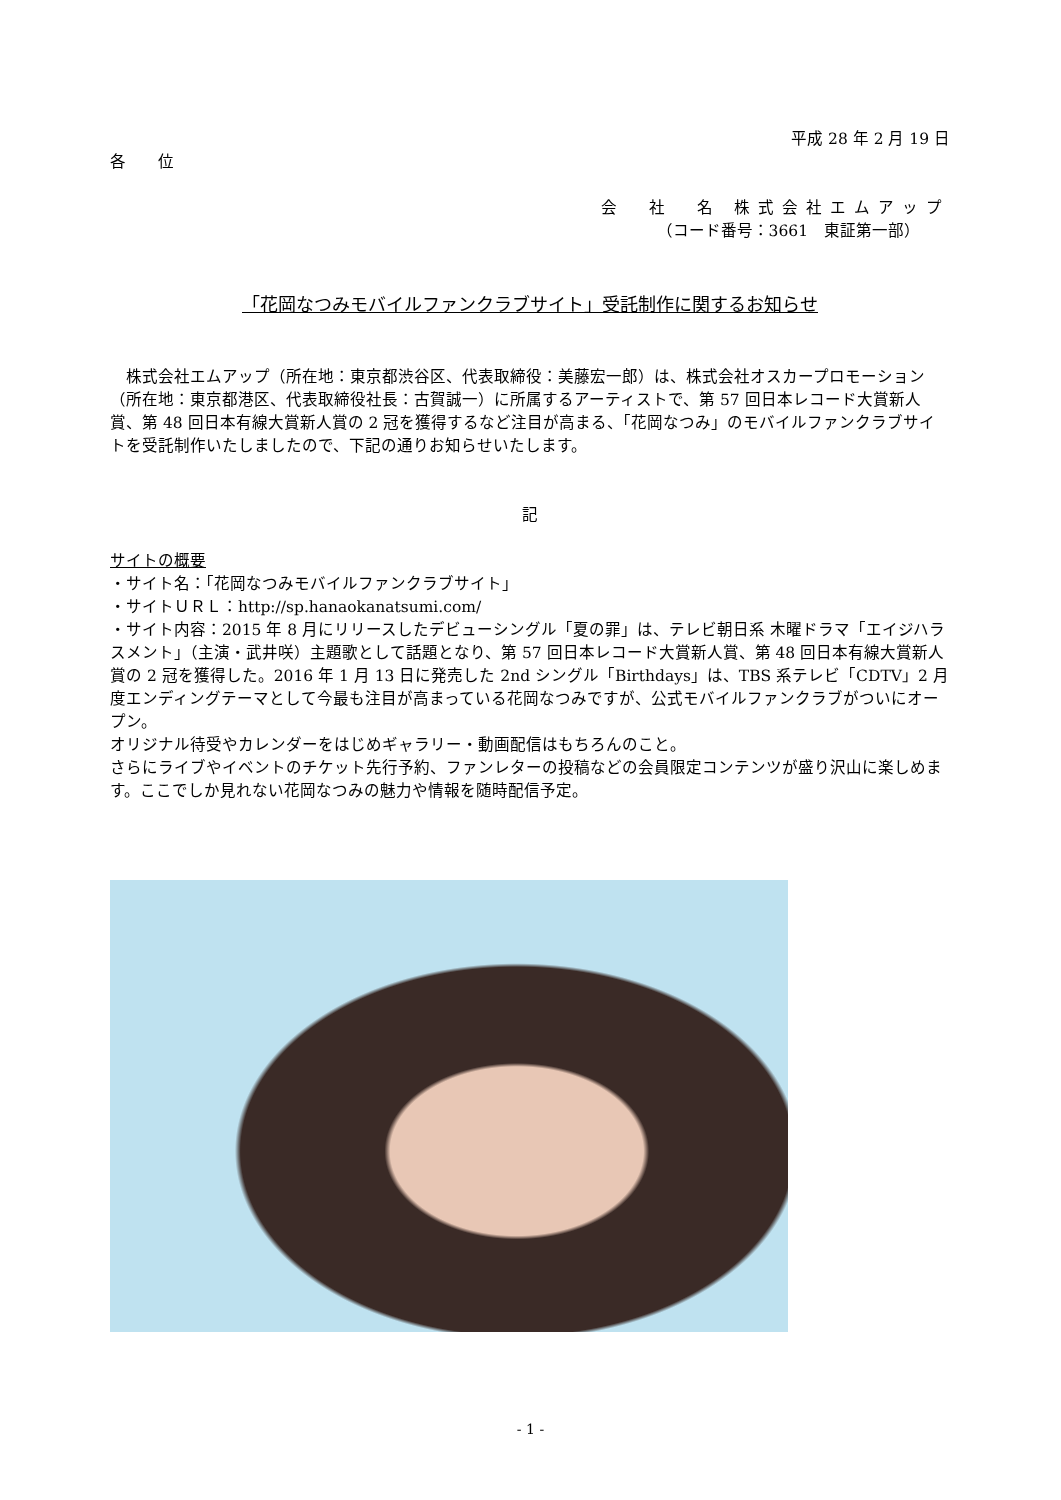平成 28 年 2 月 19 日
各　　位
会　社　名 株式会社エムアップ
（コード番号：3661　東証第一部）
「花岡なつみモバイルファンクラブサイト」受託制作に関するお知らせ
　株式会社エムアップ（所在地：東京都渋谷区、代表取締役：美藤宏一郎）は、株式会社オスカープロモーション（所在地：東京都港区、代表取締役社長：古賀誠一）に所属するアーティストで、第 57 回日本レコード大賞新人賞、第 48 回日本有線大賞新人賞の 2 冠を獲得するなど注目が高まる、「花岡なつみ」のモバイルファンクラブサイトを受託制作いたしましたので、下記の通りお知らせいたします。
記
サイトの概要
・サイト名：「花岡なつみモバイルファンクラブサイト」
・サイトＵＲＬ：http://sp.hanaokanatsumi.com/
・サイト内容：2015 年 8 月にリリースしたデビューシングル「夏の罪」は、テレビ朝日系 木曜ドラマ「エイジハラスメント」（主演・武井咲）主題歌として話題となり、第 57 回日本レコード大賞新人賞、第 48 回日本有線大賞新人賞の 2 冠を獲得した。2016 年 1 月 13 日に発売した 2nd シングル「Birthdays」は、TBS 系テレビ「CDTV」2 月度エンディングテーマとして今最も注目が高まっている花岡なつみですが、公式モバイルファンクラブがついにオープン。
オリジナル待受やカレンダーをはじめギャラリー・動画配信はもちろんのこと。
さらにライブやイベントのチケット先行予約、ファンレターの投稿などの会員限定コンテンツが盛り沢山に楽しめます。ここでしか見れない花岡なつみの魅力や情報を随時配信予定。
- 1 -